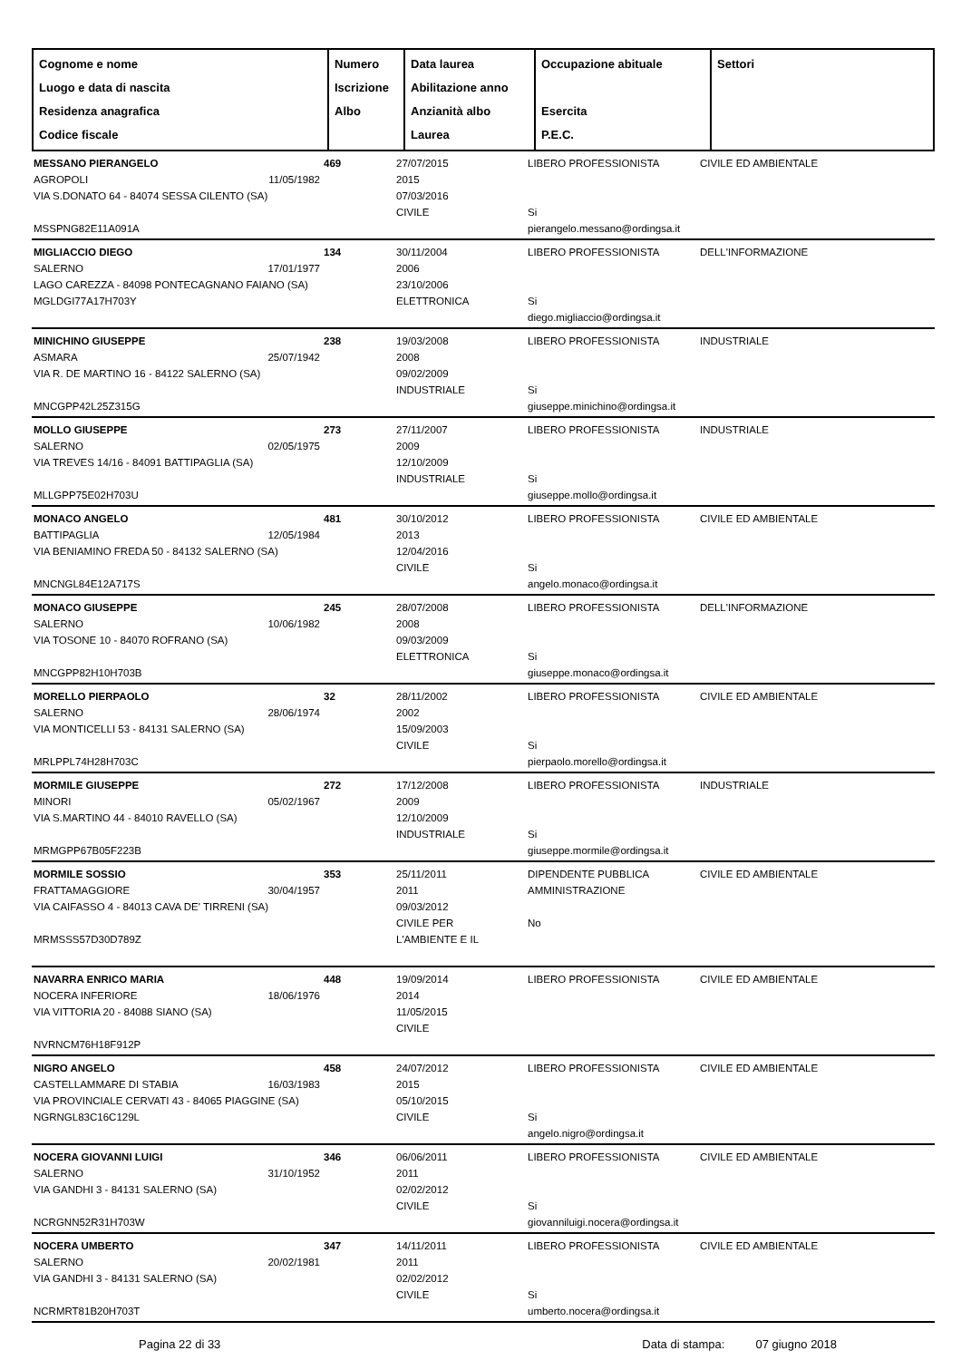| Cognome e nome Luogo e data di nascita Residenza anagrafica Codice fiscale | Numero Iscrizione Albo | Data laurea Abilitazione anno Anzianità albo Laurea | Occupazione abituale Esercita P.E.C. | Settori |
| MESSANO PIERANGELO AGROPOLI 11/05/1982 VIA S.DONATO 64 - 84074 SESSA CILENTO (SA) MSSPNG82E11A091A | 469 | 27/07/2015 2015 07/03/2016 CIVILE | LIBERO PROFESSIONISTA Si pierangelo.messano@ordingsa.it | CIVILE ED AMBIENTALE |
| MIGLIACCIO DIEGO SALERNO 17/01/1977 LAGO CAREZZA - 84098 PONTECAGNANO FAIANO (SA) MGLDGI77A17H703Y | 134 | 30/11/2004 2006 23/10/2006 ELETTRONICA | LIBERO PROFESSIONISTA Si diego.migliaccio@ordingsa.it | DELL'INFORMAZIONE |
| MINICHINO GIUSEPPE ASMARA 25/07/1942 VIA R. DE MARTINO 16 - 84122 SALERNO (SA) MNCGPP42L25Z315G | 238 | 19/03/2008 2008 09/02/2009 INDUSTRIALE | LIBERO PROFESSIONISTA Si giuseppe.minichino@ordingsa.it | INDUSTRIALE |
| MOLLO GIUSEPPE SALERNO 02/05/1975 VIA TREVES 14/16 - 84091 BATTIPAGLIA (SA) MLLGPP75E02H703U | 273 | 27/11/2007 2009 12/10/2009 INDUSTRIALE | LIBERO PROFESSIONISTA Si giuseppe.mollo@ordingsa.it | INDUSTRIALE |
| MONACO ANGELO BATTIPAGLIA 12/05/1984 VIA BENIAMINO FREDA 50 - 84132 SALERNO (SA) MNCNGL84E12A717S | 481 | 30/10/2012 2013 12/04/2016 CIVILE | LIBERO PROFESSIONISTA Si angelo.monaco@ordingsa.it | CIVILE ED AMBIENTALE |
| MONACO GIUSEPPE SALERNO 10/06/1982 VIA TOSONE 10 - 84070 ROFRANO (SA) MNCGPP82H10H703B | 245 | 28/07/2008 2008 09/03/2009 ELETTRONICA | LIBERO PROFESSIONISTA Si giuseppe.monaco@ordingsa.it | DELL'INFORMAZIONE |
| MORELLO PIERPAOLO SALERNO 28/06/1974 VIA MONTICELLI 53 - 84131 SALERNO (SA) MRLPPL74H28H703C | 32 | 28/11/2002 2002 15/09/2003 CIVILE | LIBERO PROFESSIONISTA Si pierpaolo.morello@ordingsa.it | CIVILE ED AMBIENTALE |
| MORMILE GIUSEPPE MINORI 05/02/1967 VIA S.MARTINO 44 - 84010 RAVELLO (SA) MRMGPP67B05F223B | 272 | 17/12/2008 2009 12/10/2009 INDUSTRIALE | LIBERO PROFESSIONISTA Si giuseppe.mormile@ordingsa.it | INDUSTRIALE |
| MORMILE SOSSIO FRATTAMAGGIORE 30/04/1957 VIA CAIFASSO 4 - 84013 CAVA DE' TIRRENI (SA) MRMSSS57D30D789Z | 353 | 25/11/2011 2011 09/03/2012 CIVILE PER L'AMBIENTE E IL | DIPENDENTE PUBBLICA AMMINISTRAZIONE No | CIVILE ED AMBIENTALE |
| NAVARRA ENRICO MARIA NOCERA INFERIORE 18/06/1976 VIA VITTORIA 20 - 84088 SIANO (SA) NVRNCM76H18F912P | 448 | 19/09/2014 2014 11/05/2015 CIVILE | LIBERO PROFESSIONISTA | CIVILE ED AMBIENTALE |
| NIGRO ANGELO CASTELLAMMARE DI STABIA 16/03/1983 VIA PROVINCIALE CERVATI 43 - 84065 PIAGGINE (SA) NGRNGL83C16C129L | 458 | 24/07/2012 2015 05/10/2015 CIVILE | LIBERO PROFESSIONISTA Si angelo.nigro@ordingsa.it | CIVILE ED AMBIENTALE |
| NOCERA GIOVANNI LUIGI SALERNO 31/10/1952 VIA GANDHI 3 - 84131 SALERNO (SA) NCRGNN52R31H703W | 346 | 06/06/2011 2011 02/02/2012 CIVILE | LIBERO PROFESSIONISTA Si giovanniluigi.nocera@ordingsa.it | CIVILE ED AMBIENTALE |
| NOCERA UMBERTO SALERNO 20/02/1981 VIA GANDHI 3 - 84131 SALERNO (SA) NCRMRT81B20H703T | 347 | 14/11/2011 2011 02/02/2012 CIVILE | LIBERO PROFESSIONISTA Si umberto.nocera@ordingsa.it | CIVILE ED AMBIENTALE |
Pagina 22 di 33 Data di stampa: 07 giugno 2018